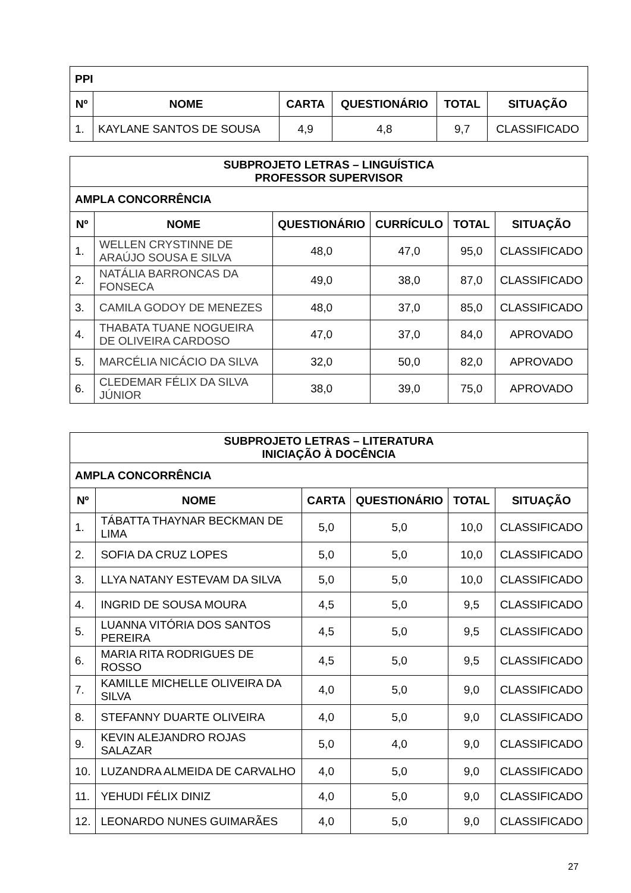| PPI | | | | | |
| Nº | NOME | CARTA | QUESTIONÁRIO | TOTAL | SITUAÇÃO |
| 1. | KAYLANE SANTOS DE SOUSA | 4,9 | 4,8 | 9,7 | CLASSIFICADO |
| SUBPROJETO LETRAS – LINGUÍSTICA PROFESSOR SUPERVISOR | | | | | |
| AMPLA CONCORRÊNCIA | | | | | |
| Nº | NOME | QUESTIONÁRIO | CURRÍCULO | TOTAL | SITUAÇÃO |
| 1. | WELLEN CRYSTINNE DE ARAÚJO SOUSA E SILVA | 48,0 | 47,0 | 95,0 | CLASSIFICADO |
| 2. | NATÁLIA BARRONCAS DA FONSECA | 49,0 | 38,0 | 87,0 | CLASSIFICADO |
| 3. | CAMILA GODOY DE MENEZES | 48,0 | 37,0 | 85,0 | CLASSIFICADO |
| 4. | THABATA TUANE NOGUEIRA DE OLIVEIRA CARDOSO | 47,0 | 37,0 | 84,0 | APROVADO |
| 5. | MARCÉLIA NICÁCIO DA SILVA | 32,0 | 50,0 | 82,0 | APROVADO |
| 6. | CLEDEMAR FÉLIX DA SILVA JÚNIOR | 38,0 | 39,0 | 75,0 | APROVADO |
| SUBPROJETO LETRAS – LITERATURA INICIAÇÃO À DOCÊNCIA | | | | | |
| AMPLA CONCORRÊNCIA | | | | | |
| Nº | NOME | CARTA | QUESTIONÁRIO | TOTAL | SITUAÇÃO |
| 1. | TÁBATTA THAYNAR BECKMAN DE LIMA | 5,0 | 5,0 | 10,0 | CLASSIFICADO |
| 2. | SOFIA DA CRUZ LOPES | 5,0 | 5,0 | 10,0 | CLASSIFICADO |
| 3. | LLYA NATANY ESTEVAM DA SILVA | 5,0 | 5,0 | 10,0 | CLASSIFICADO |
| 4. | INGRID DE SOUSA MOURA | 4,5 | 5,0 | 9,5 | CLASSIFICADO |
| 5. | LUANNA VITÓRIA DOS SANTOS PEREIRA | 4,5 | 5,0 | 9,5 | CLASSIFICADO |
| 6. | MARIA RITA RODRIGUES DE ROSSO | 4,5 | 5,0 | 9,5 | CLASSIFICADO |
| 7. | KAMILLE MICHELLE OLIVEIRA DA SILVA | 4,0 | 5,0 | 9,0 | CLASSIFICADO |
| 8. | STEFANNY DUARTE OLIVEIRA | 4,0 | 5,0 | 9,0 | CLASSIFICADO |
| 9. | KEVIN ALEJANDRO ROJAS SALAZAR | 5,0 | 4,0 | 9,0 | CLASSIFICADO |
| 10. | LUZANDRA ALMEIDA DE CARVALHO | 4,0 | 5,0 | 9,0 | CLASSIFICADO |
| 11. | YEHUDI FÉLIX DINIZ | 4,0 | 5,0 | 9,0 | CLASSIFICADO |
| 12. | LEONARDO NUNES GUIMARÃES | 4,0 | 5,0 | 9,0 | CLASSIFICADO |
27